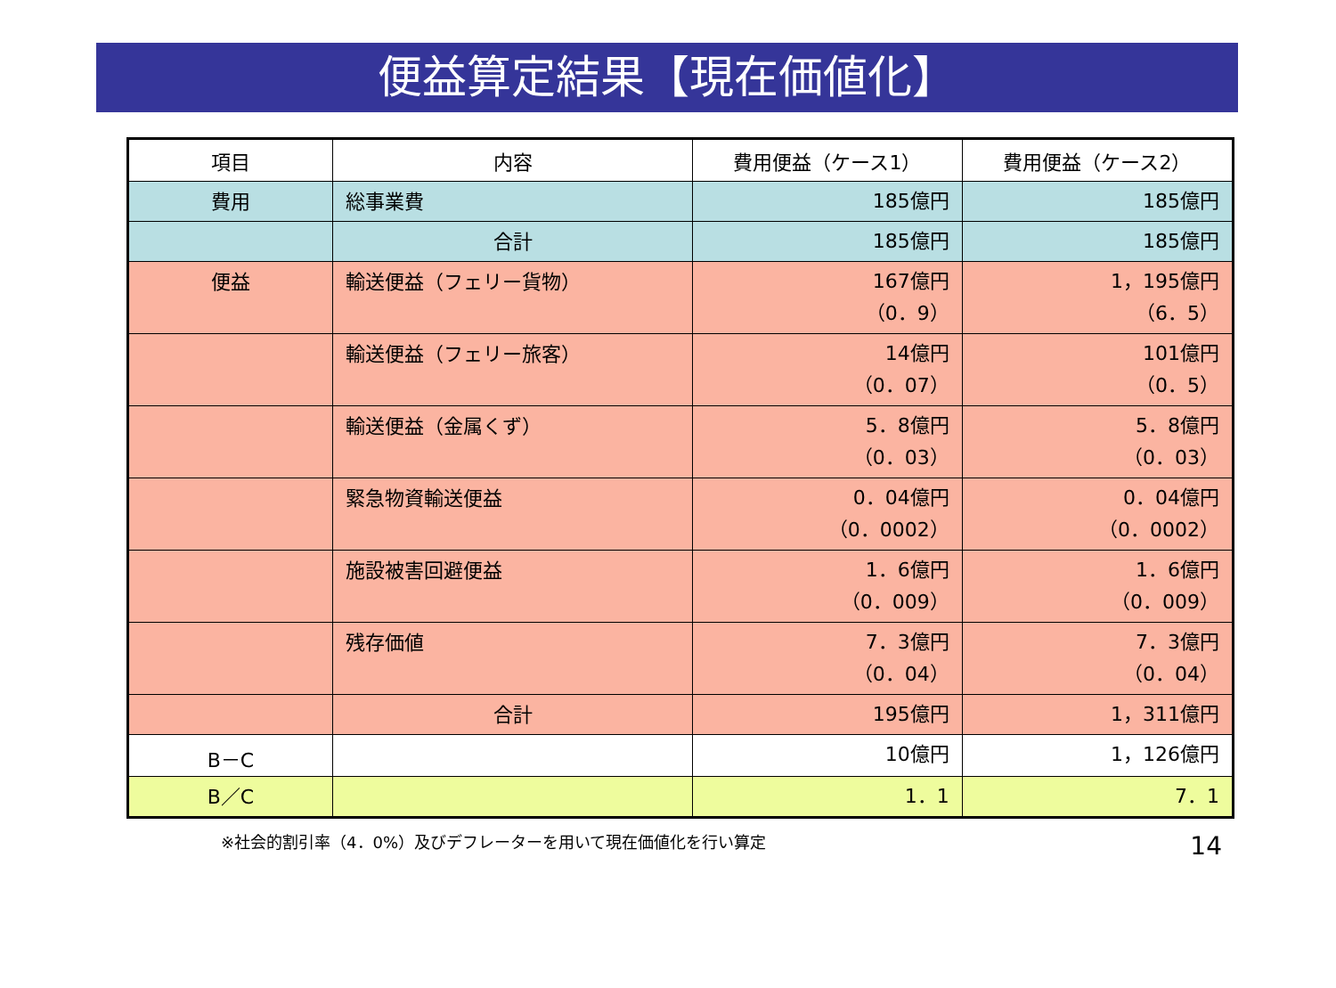便益算定結果【現在価値化】
| 項目 | 内容 | 費用便益（ケース1） | 費用便益（ケース2） |
| --- | --- | --- | --- |
| 費用 | 総事業費 | 185億円 | 185億円 |
| | 合計 | 185億円 | 185億円 |
| 便益 | 輸送便益（フェリー貨物） | 167億円 （0．9） | 1，195億円 （6．5） |
| | 輸送便益（フェリー旅客） | 14億円 （0．07） | 101億円 （0．5） |
| | 輸送便益（金属くず） | 5．8億円 （0．03） | 5．8億円 （0．03） |
| | 緊急物資輸送便益 | 0．04億円 （0．0002） | 0．04億円 （0．0002） |
| | 施設被害回避便益 | 1．6億円 （0．009） | 1．6億円 （0．009） |
| | 残存価値 | 7．3億円 （0．04） | 7．3億円 （0．04） |
| | 合計 | 195億円 | 1，311億円 |
| B－C | | 10億円 | 1，126億円 |
| B／C | | 1．1 | 7．1 |
※社会的割引率（4．0%）及びデフレーターを用いて現在価値化を行い算定
14